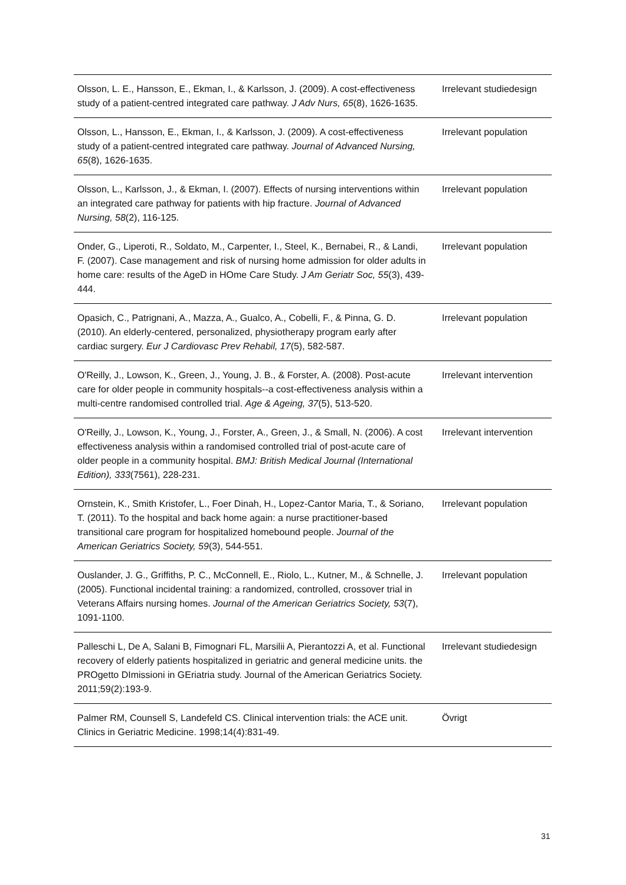| Olsson, L. E., Hansson, E., Ekman, I., & Karlsson, J. (2009). A cost-effectiveness study of a patient-centred integrated care pathway. J Adv Nurs, 65 (8), 1626-1635. | Irrelevant studiedesign |
| Olsson, L., Hansson, E., Ekman, I., & Karlsson, J. (2009). A cost-effectiveness study of a patient-centred integrated care pathway. Journal of Advanced Nursing, 65 (8), 1626-1635. | Irrelevant population |
| Olsson, L., Karlsson, J., & Ekman, I. (2007). Effects of nursing interventions within an integrated care pathway for patients with hip fracture. Journal of Advanced Nursing, 58 (2), 116-125. | Irrelevant population |
| Onder, G., Liperoti, R., Soldato, M., Carpenter, I., Steel, K., Bernabei, R., & Landi, F. (2007). Case management and risk of nursing home admission for older adults in home care: results of the AgeD in HOme Care Study. J Am Geriatr Soc, 55 (3), 439-444. | Irrelevant population |
| Opasich, C., Patrignani, A., Mazza, A., Gualco, A., Cobelli, F., & Pinna, G. D. (2010). An elderly-centered, personalized, physiotherapy program early after cardiac surgery. Eur J Cardiovasc Prev Rehabil, 17 (5), 582-587. | Irrelevant population |
| O'Reilly, J., Lowson, K., Green, J., Young, J. B., & Forster, A. (2008). Post-acute care for older people in community hospitals--a cost-effectiveness analysis within a multi-centre randomised controlled trial. Age & Ageing, 37 (5), 513-520. | Irrelevant intervention |
| O'Reilly, J., Lowson, K., Young, J., Forster, A., Green, J., & Small, N. (2006). A cost effectiveness analysis within a randomised controlled trial of post-acute care of older people in a community hospital. BMJ: British Medical Journal (International Edition), 333 (7561), 228-231. | Irrelevant intervention |
| Ornstein, K., Smith Kristofer, L., Foer Dinah, H., Lopez-Cantor Maria, T., & Soriano, T. (2011). To the hospital and back home again: a nurse practitioner-based transitional care program for hospitalized homebound people. Journal of the American Geriatrics Society, 59 (3), 544-551. | Irrelevant population |
| Ouslander, J. G., Griffiths, P. C., McConnell, E., Riolo, L., Kutner, M., & Schnelle, J. (2005). Functional incidental training: a randomized, controlled, crossover trial in Veterans Affairs nursing homes. Journal of the American Geriatrics Society, 53 (7), 1091-1100. | Irrelevant population |
| Palleschi L, De A, Salani B, Fimognari FL, Marsilii A, Pierantozzi A, et al. Functional recovery of elderly patients hospitalized in geriatric and general medicine units. the PROgetto DImissioni in GEriatria study. Journal of the American Geriatrics Society. 2011;59(2):193-9. | Irrelevant studiedesign |
| Palmer RM, Counsell S, Landefeld CS. Clinical intervention trials: the ACE unit. Clinics in Geriatric Medicine. 1998;14(4):831-49. | Övrigt |
31